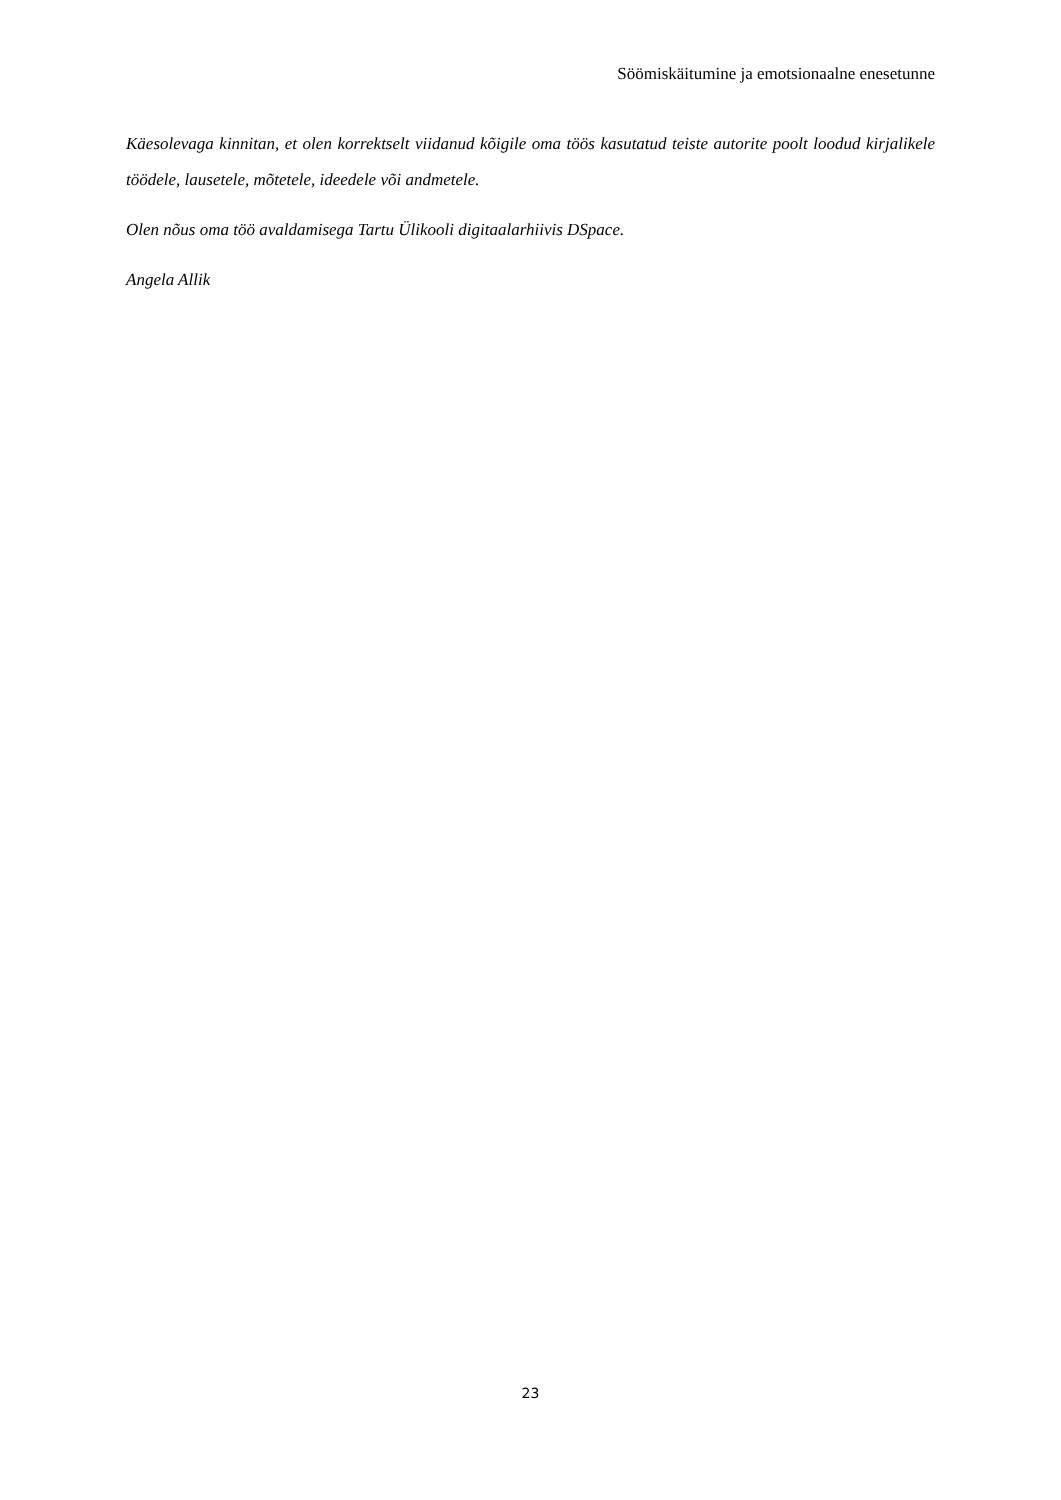Söömiskäitumine ja emotsionaalne enesetunne
Käesolevaga kinnitan, et olen korrektselt viidanud kõigile oma töös kasutatud teiste autorite poolt loodud kirjalikele töödele, lausetele, mõtetele, ideedele või andmetele.
Olen nõus oma töö avaldamisega Tartu Ülikooli digitaalarhiivis DSpace.
Angela Allik
23